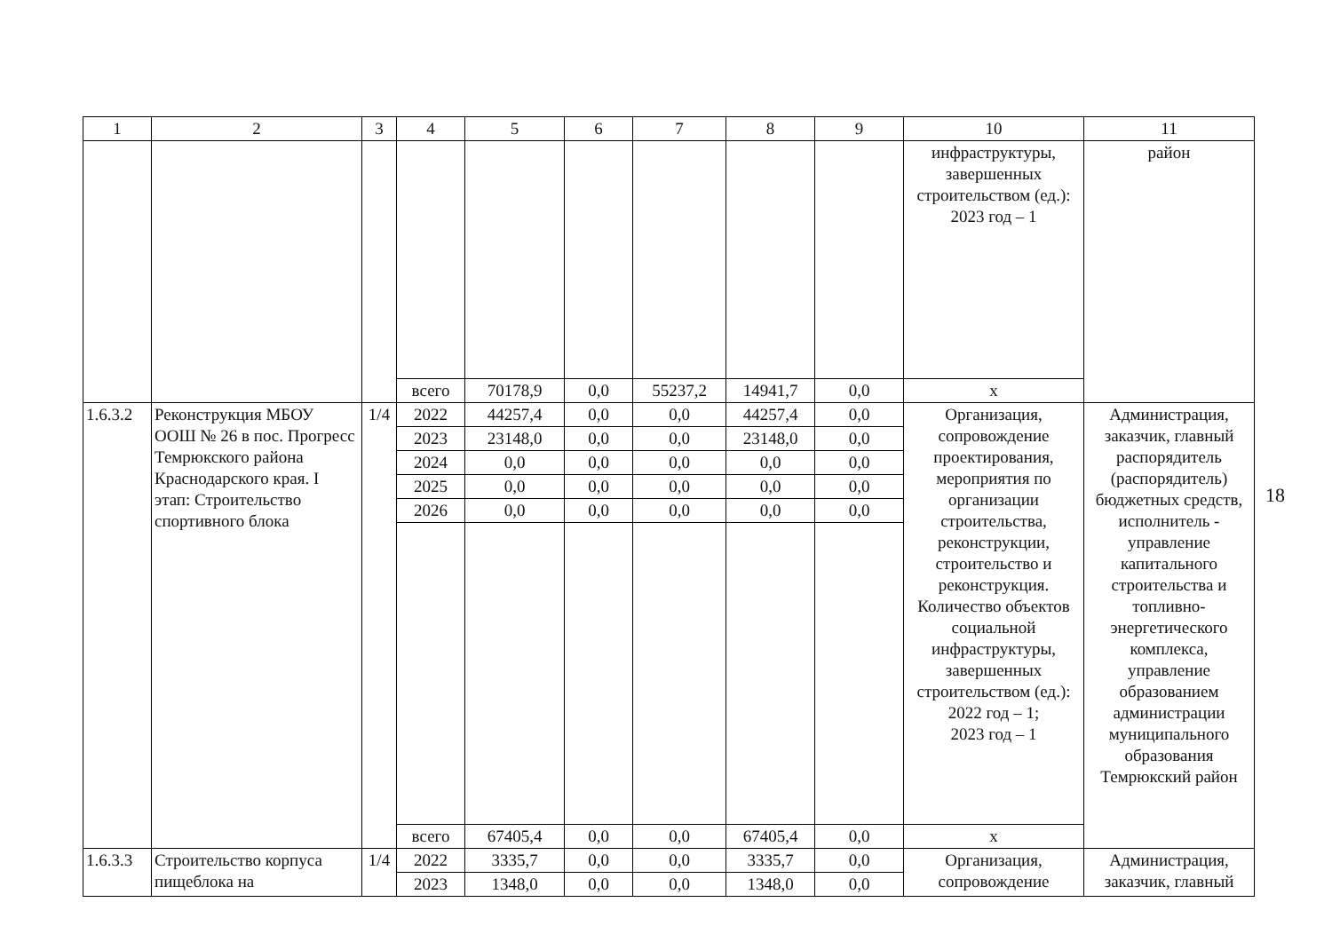| 1 | 2 | 3 | 4 | 5 | 6 | 7 | 8 | 9 | 10 | 11 |
| --- | --- | --- | --- | --- | --- | --- | --- | --- | --- | --- |
| | | | | | | | | | инфраструктуры, завершенных строительством (ед.): 2023 год – 1 | район |
| | | | всего | 70178,9 | 0,0 | 55237,2 | 14941,7 | 0,0 | x | |
| 1.6.3.2 | Реконструкция МБОУ ООШ № 26 в пос. Прогресс Темрюкского района Краснодарского края. I этап: Строительство спортивного блока | 1/4 | 2022 | 44257,4 | 0,0 | 0,0 | 44257,4 | 0,0 | Организация, сопровождение проектирования, мероприятия по организации строительства, реконструкции, строительство и реконструкция. Количество объектов социальной инфраструктуры, завершенных строительством (ед.): 2022 год – 1; 2023 год – 1 | Администрация, заказчик, главный распорядитель (распорядитель) бюджетных средств, исполнитель - управление капитального строительства и топливно-энергетического комплекса, управление образованием администрации муниципального образования Темрюкский район |
| | | | 2023 | 23148,0 | 0,0 | 0,0 | 23148,0 | 0,0 | | |
| | | | 2024 | 0,0 | 0,0 | 0,0 | 0,0 | 0,0 | | |
| | | | 2025 | 0,0 | 0,0 | 0,0 | 0,0 | 0,0 | | |
| | | | 2026 | 0,0 | 0,0 | 0,0 | 0,0 | 0,0 | | |
| | | | всего | 67405,4 | 0,0 | 0,0 | 67405,4 | 0,0 | x | |
| 1.6.3.3 | Строительство корпуса пищеблока на | 1/4 | 2022 | 3335,7 | 0,0 | 0,0 | 3335,7 | 0,0 | Организация, сопровождение | Администрация, заказчик, главный |
| | | | 2023 | 1348,0 | 0,0 | 0,0 | 1348,0 | 0,0 | | |
18